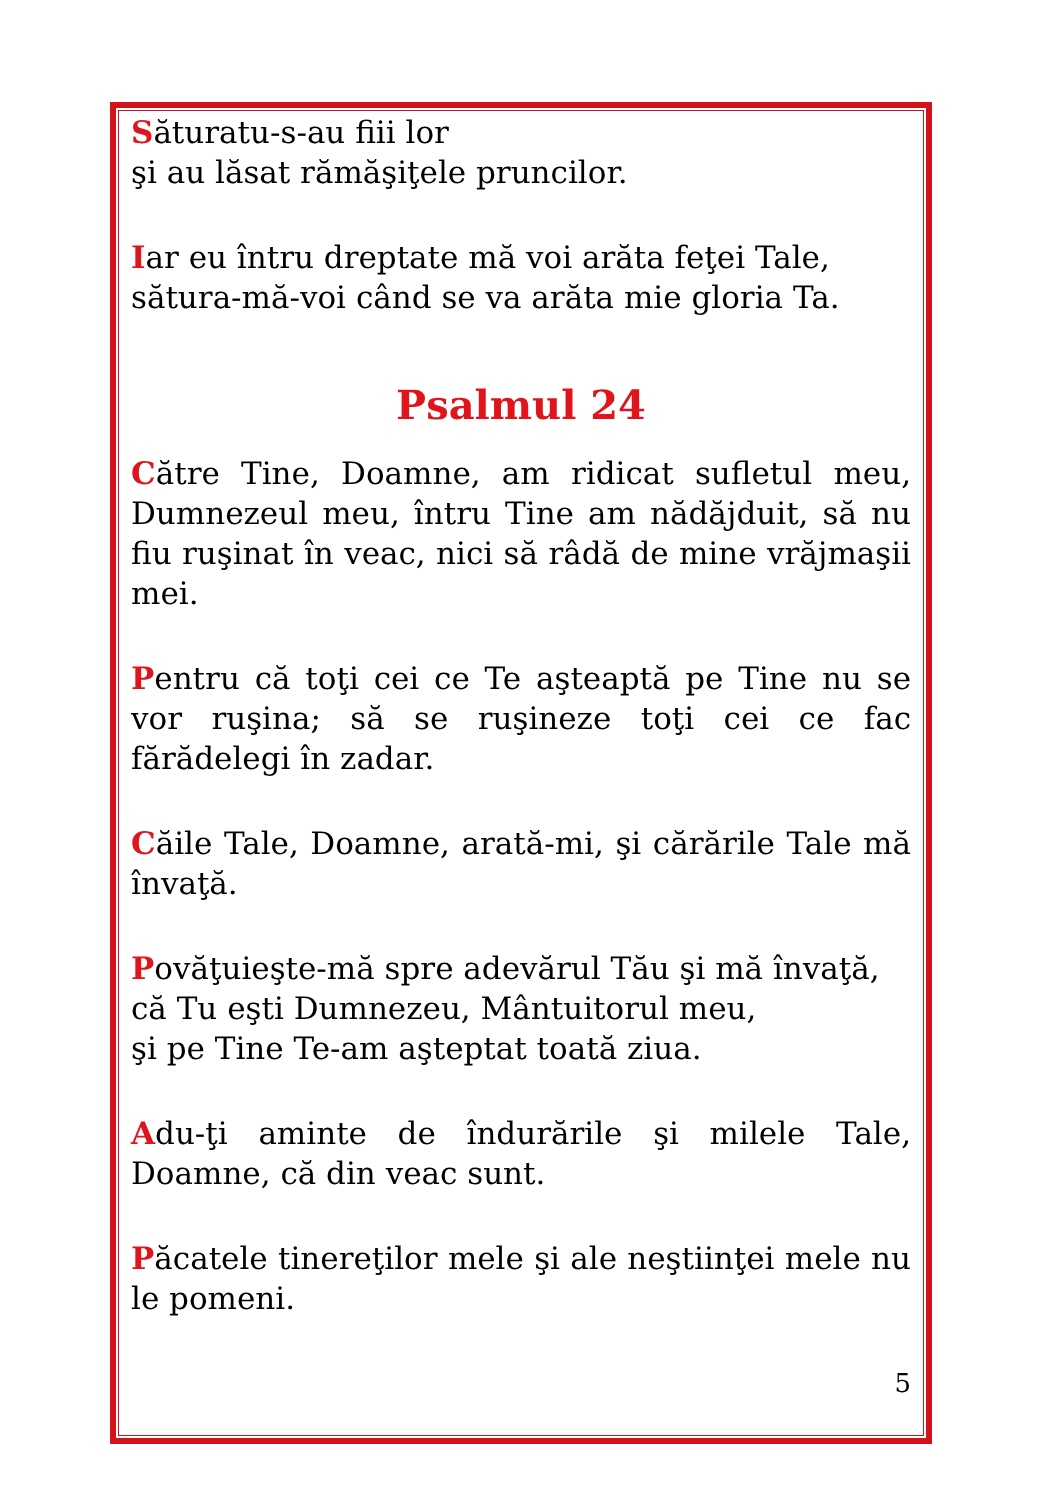Săturatu-s-au fiii lor
şi au lăsat rămăşiţele pruncilor.
Iar eu întru dreptate mă voi arăta feţei Tale,
sătura-mă-voi când se va arăta mie gloria Ta.
Psalmul 24
Către Tine, Doamne, am ridicat sufletul meu, Dumnezeul meu, întru Tine am nădăjduit, să nu fiu ruşinat în veac, nici să râdă de mine vrăjmaşii mei.
Pentru că toţi cei ce Te aşteaptă pe Tine nu se vor ruşina; să se ruşineze toţi cei ce fac fărădelegi în zadar.
Căile Tale, Doamne, arată-mi, şi cărările Tale mă învaţă.
Povăţuieşte-mă spre adevărul Tău şi mă învaţă,
că Tu eşti Dumnezeu, Mântuitorul meu,
şi pe Tine Te-am aşteptat toată ziua.
Adu-ţi aminte de îndurările şi milele Tale, Doamne, că din veac sunt.
Păcatele tinereţilor mele şi ale neştiinţei mele nu le pomeni.
5